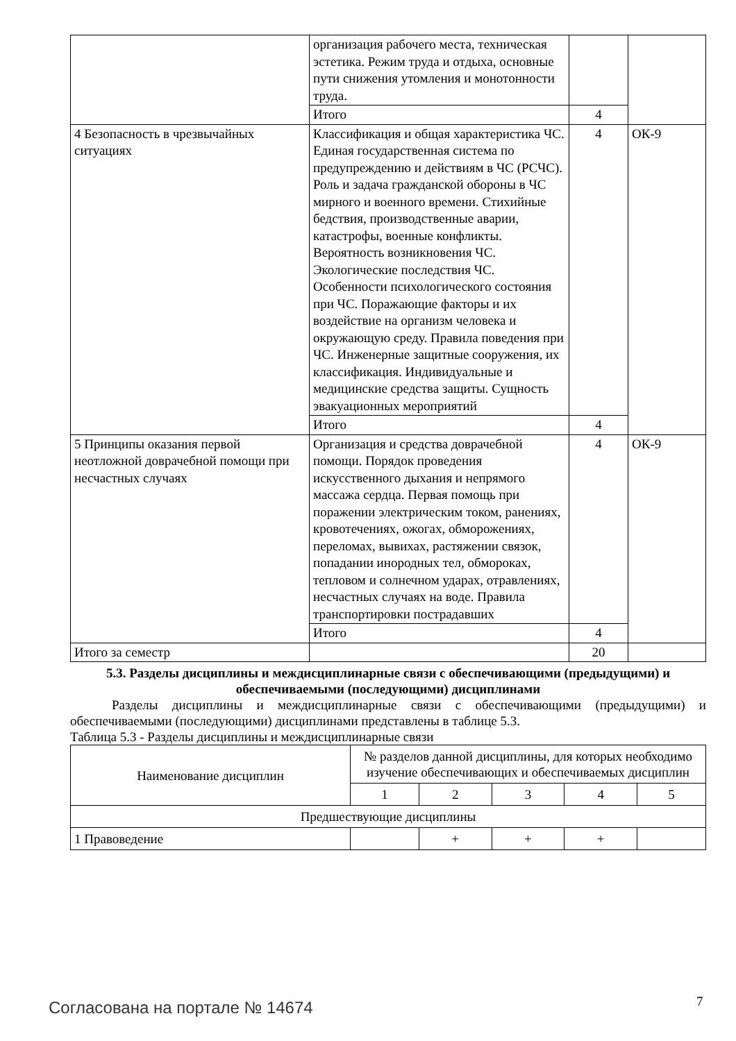| | организация рабочего места, техническая эстетика. Режим труда и отдыха, основные пути снижения утомления и монотонности труда. | | |
| | Итого | 4 | |
| 4 Безопасность в чрезвычайных ситуациях | Классификация и общая характеристика ЧС. Единая государственная система по предупреждению и действиям в ЧС (РСЧС). Роль и задача гражданской обороны в ЧС мирного и военного времени. Стихийные бедствия, производственные аварии, катастрофы, военные конфликты. Вероятность возникновения ЧС. Экологические последствия ЧС. Особенности психологического состояния при ЧС. Поражающие факторы и их воздействие на организм человека и окружающую среду. Правила поведения при ЧС. Инженерные защитные сооружения, их классификация. Индивидуальные и медицинские средства защиты. Сущность эвакуационных мероприятий | 4 | ОК-9 |
| | Итого | 4 | |
| 5 Принципы оказания первой неотложной доврачебной помощи при несчастных случаях | Организация и средства доврачебной помощи. Порядок проведения искусственного дыхания и непрямого массажа сердца. Первая помощь при поражении электрическим током, ранениях, кровотечениях, ожогах, обморожениях, переломах, вывихах, растяжении связок, попадании инородных тел, обмороках, тепловом и солнечном ударах, отравлениях, несчастных случаях на воде. Правила транспортировки пострадавших | 4 | ОК-9 |
| | Итого | 4 | |
| Итого за семестр | | 20 | |
5.3. Разделы дисциплины и междисциплинарные связи с обеспечивающими (предыдущими) и обеспечиваемыми (последующими) дисциплинами
Разделы дисциплины и междисциплинарные связи с обеспечивающими (предыдущими) и обеспечиваемыми (последующими) дисциплинами представлены в таблице 5.3.
Таблица 5.3 - Разделы дисциплины и междисциплинарные связи
| Наименование дисциплин | № разделов данной дисциплины, для которых необходимо изучение обеспечивающих и обеспечиваемых дисциплин | | | | |
| --- | --- | --- | --- | --- | --- |
| | 1 | 2 | 3 | 4 | 5 |
| Предшествующие дисциплины | | | | | |
| 1 Правоведение | | + | + | + | |
Согласована на портале № 14674 7